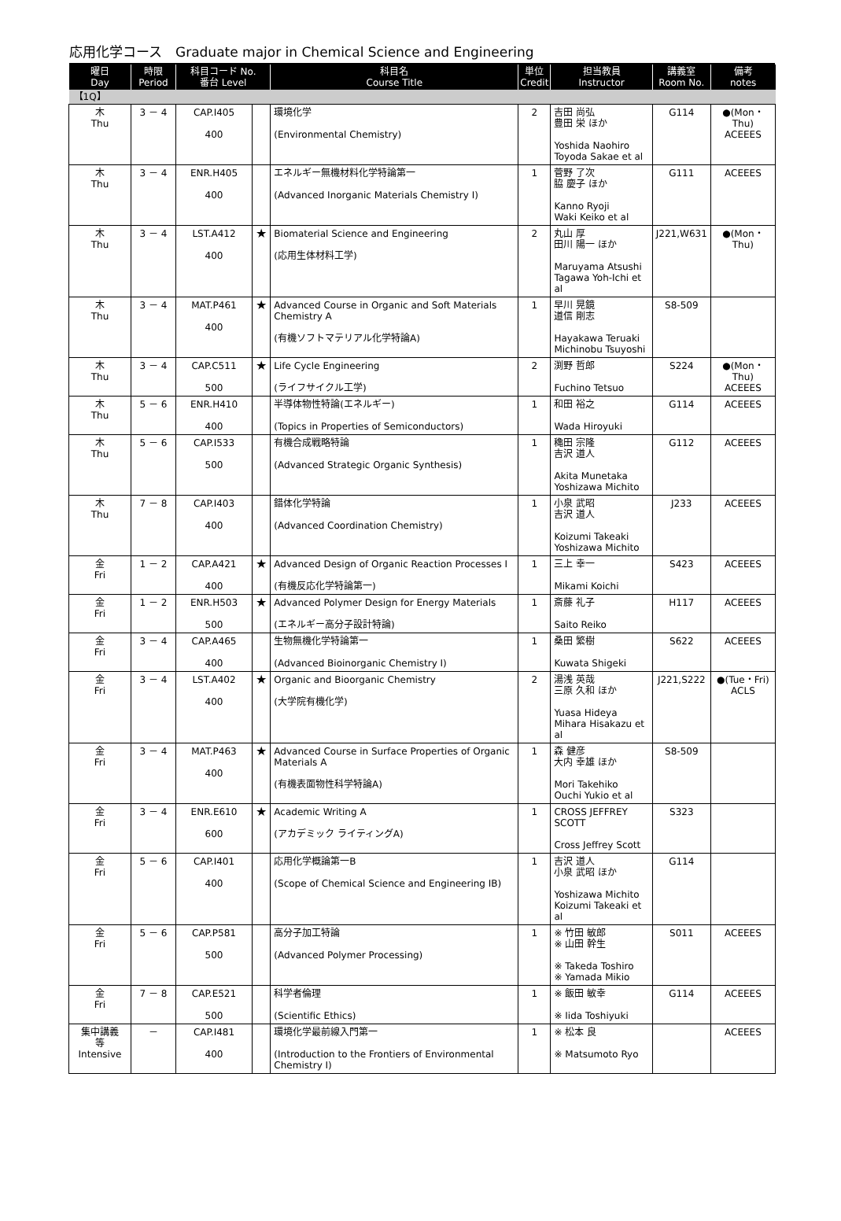応用化学コース　Graduate major in Chemical Science and Engineering
| 曜日 Day | 時限 Period | 科目コード No. 番台 Level | | 科目名 Course Title | 単位 Credit | 担当教員 Instructor | 講義室 Room No. | 備考 notes |
| --- | --- | --- | --- | --- | --- | --- | --- | --- |
| 【1Q】 | | | | | | | | |
| 木 Thu | 3 － 4 | CAP.I405 400 | | 環境化学 (Environmental Chemistry) | 2 | 吉田 尚弘 豊田 栄 ほか Yoshida Naohiro Toyoda Sakae et al | G114 | ●(Mon・Thu) ACEEES |
| 木 Thu | 3 － 4 | ENR.H405 400 | | エネルギー無機材料化学特論第一 (Advanced Inorganic Materials Chemistry I) | 1 | 菅野 了次 脇 慶子 ほか Kanno Ryoji Waki Keiko et al | G111 | ACEEES |
| 木 Thu | 3 － 4 | LST.A412 400 | ★ | Biomaterial Science and Engineering (応用生体材料工学) | 2 | 丸山 厚 田川 陽一 ほか Maruyama Atsushi Tagawa Yoh-Ichi et al | J221,W631 | ●(Mon・Thu) |
| 木 Thu | 3 － 4 | MAT.P461 400 | ★ | Advanced Course in Organic and Soft Materials Chemistry A (有機ソフトマテリアル化学特論A) | 1 | 早川 晃鏡 道信 剛志 Hayakawa Teruaki Michinobu Tsuyoshi | S8-509 | |
| 木 Thu | 3 － 4 | CAP.C511 500 | ★ | Life Cycle Engineering (ライフサイクル工学) | 2 | 渕野 哲郎 Fuchino Tetsuo | S224 | ●(Mon・Thu) ACEEES |
| 木 Thu | 5 － 6 | ENR.H410 400 | | 半導体物性特論(エネルギー) (Topics in Properties of Semiconductors) | 1 | 和田 裕之 Wada Hiroyuki | G114 | ACEEES |
| 木 Thu | 5 － 6 | CAP.I533 500 | | 有機合成戦略特論 (Advanced Strategic Organic Synthesis) | 1 | 穐田 宗隆 吉沢 道人 Akita Munetaka Yoshizawa Michito | G112 | ACEEES |
| 木 Thu | 7 － 8 | CAP.I403 400 | | 錯体化学特論 (Advanced Coordination Chemistry) | 1 | 小泉 武昭 吉沢 道人 Koizumi Takeaki Yoshizawa Michito | J233 | ACEEES |
| 金 Fri | 1 － 2 | CAP.A421 400 | ★ | Advanced Design of Organic Reaction Processes I (有機反応化学特論第一) | 1 | 三上 幸一 Mikami Koichi | S423 | ACEEES |
| 金 Fri | 1 － 2 | ENR.H503 500 | ★ | Advanced Polymer Design for Energy Materials (エネルギー高分子設計特論) | 1 | 斎藤 礼子 Saito Reiko | H117 | ACEEES |
| 金 Fri | 3 － 4 | CAP.A465 400 | | 生物無機化学特論第一 (Advanced Bioinorganic Chemistry I) | 1 | 桑田 繁樹 Kuwata Shigeki | S622 | ACEEES |
| 金 Fri | 3 － 4 | LST.A402 400 | ★ | Organic and Bioorganic Chemistry (大学院有機化学) | 2 | 湯浅 英哉 三原 久和 ほか Yuasa Hideya Mihara Hisakazu et al | J221,S222 | ●(Tue・Fri) ACLS |
| 金 Fri | 3 － 4 | MAT.P463 400 | ★ | Advanced Course in Surface Properties of Organic Materials A (有機表面物性科学特論A) | 1 | 森 健彦 大内 幸雄 ほか Mori Takehiko Ouchi Yukio et al | S8-509 | |
| 金 Fri | 3 － 4 | ENR.E610 600 | ★ | Academic Writing A (アカデミック ライティングA) | 1 | CROSS JEFFREY SCOTT Cross Jeffrey Scott | S323 | |
| 金 Fri | 5 － 6 | CAP.I401 400 | | 応用化学概論第一B (Scope of Chemical Science and Engineering IB) | 1 | 吉沢 道人 小泉 武昭 ほか Yoshizawa Michito Koizumi Takeaki et al | G114 | |
| 金 Fri | 5 － 6 | CAP.P581 500 | | 高分子加工特論 (Advanced Polymer Processing) | 1 | ※ 竹田 敏郎 ※ 山田 幹生 ※ Takeda Toshiro ※ Yamada Mikio | S011 | ACEEES |
| 金 Fri | 7 － 8 | CAP.E521 500 | | 科学者倫理 (Scientific Ethics) | 1 | ※ 飯田 敏幸 ※ Iida Toshiyuki | G114 | ACEEES |
| 集中講義 等 Intensive | － | CAP.I481 400 | | 環境化学最前線入門第一 (Introduction to the Frontiers of Environmental Chemistry I) | 1 | ※ 松本 良 ※ Matsumoto Ryo | | ACEEES |